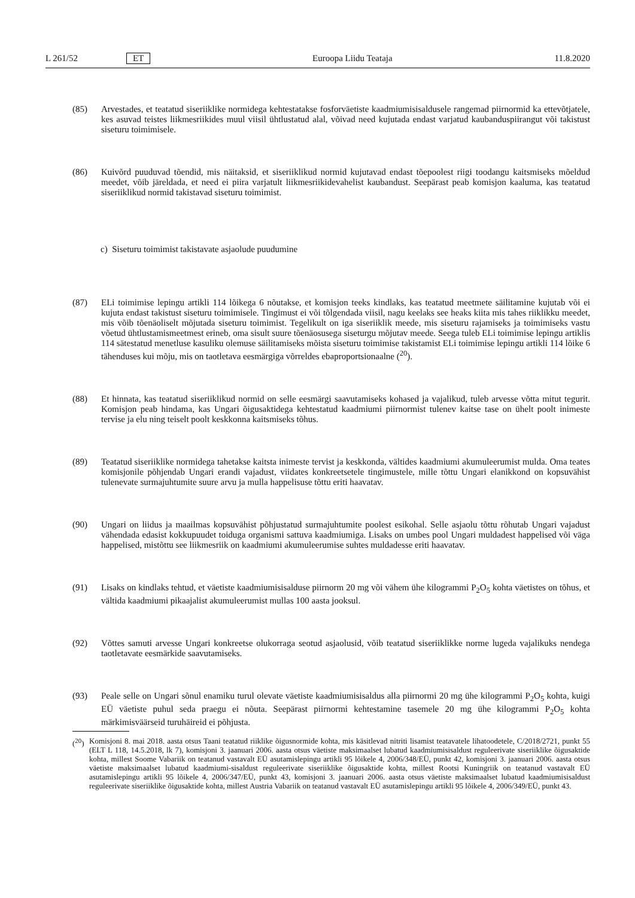L 261/52 ET Euroopa Liidu Teataja 11.8.2020
(85) Arvestades, et teatatud siseriiklike normidega kehtestatakse fosforväetiste kaadmiumisisaldusele rangemad piirnormid ka ettevõtjatele, kes asuvad teistes liikmesriikides muul viisil ühtlustatud alal, võivad need kujutada endast varjatud kaubanduspiirangut või takistust siseturu toimimisele.
(86) Kuivõrd puuduvad tõendid, mis näitaksid, et siseriiklikud normid kujutavad endast tõepoolest riigi toodangu kaitsmiseks mõeldud meedet, võib järeldada, et need ei piira varjatult liikmesriikidevahelist kaubandust. Seepärast peab komisjon kaaluma, kas teatatud siseriiklikud normid takistavad siseturu toimimist.
c) Siseturu toimimist takistavate asjaolude puudumine
(87) ELi toimimise lepingu artikli 114 lõikega 6 nõutakse, et komisjon teeks kindlaks, kas teatatud meetmete säilitamine kujutab või ei kujuta endast takistust siseturu toimimisele. Tingimust ei või tõlgendada viisil, nagu keelaks see heaks kiita mis tahes riiklikku meedet, mis võib tõenäoliselt mõjutada siseturu toimimist. Tegelikult on iga siseriiklik meede, mis siseturu rajamiseks ja toimimiseks vastu võetud ühtlustamismeetmest erineb, oma sisult suure tõenäosusega siseturgu mõjutav meede. Seega tuleb ELi toimimise lepingu artiklis 114 sätestatud menetluse kasuliku olemuse säilitamiseks mõista siseturu toimimise takistamist ELi toimimise lepingu artikli 114 lõike 6 tähenduses kui mõju, mis on taotletava eesmärgiga võrreldes ebaproportsionaalne (<sup>20</sup>).
(88) Et hinnata, kas teatatud siseriiklikud normid on selle eesmärgi saavutamiseks kohased ja vajalikud, tuleb arvesse võtta mitut tegurit. Komisjon peab hindama, kas Ungari õigusaktidega kehtestatud kaadmiumi piirnormist tulenev kaitse tase on ühelt poolt inimeste tervise ja elu ning teiselt poolt keskkonna kaitsmiseks tõhus.
(89) Teatatud siseriiklike normidega tahetakse kaitsta inimeste tervist ja keskkonda, vältides kaadmiumi akumuleerumist mulda. Oma teates komisjonile põhjendab Ungari erandi vajadust, viidates konkreetsetele tingimustele, mille tõttu Ungari elanikkond on kopsuvähist tulenevate surmajuhtumite suure arvu ja mulla happelisuse tõttu eriti haavatav.
(90) Ungari on liidus ja maailmas kopsuvähist põhjustatud surmajuhtumite poolest esikohal. Selle asjaolu tõttu rõhutab Ungari vajadust vähendada edasist kokkupuudet toiduga organismi sattuva kaadmiumiga. Lisaks on umbes pool Ungari muldadest happelised või väga happelised, mistõttu see liikmesriik on kaadmiumi akumuleerumise suhtes muldadesse eriti haavatav.
(91) Lisaks on kindlaks tehtud, et väetiste kaadmiumisisalduse piirnorm 20 mg või vähem ühe kilogrammi P<sub>2</sub>O<sub>5</sub> kohta väetistes on tõhus, et vältida kaadmiumi pikaajalist akumuleerumist mullas 100 aasta jooksul.
(92) Võttes samuti arvesse Ungari konkreetse olukorraga seotud asjaolusid, võib teatatud siseriiklikke norme lugeda vajalikuks nendega taotletavate eesmärkide saavutamiseks.
(93) Peale selle on Ungari sõnul enamiku turul olevate väetiste kaadmiumisisaldus alla piirnormi 20 mg ühe kilogrammi P<sub>2</sub>O<sub>5</sub> kohta, kuigi EÜ väetiste puhul seda praegu ei nõuta. Seepärast piirnormi kehtestamine tasemele 20 mg ühe kilogrammi P<sub>2</sub>O<sub>5</sub> kohta märkimisväärseid turuhäireid ei põhjusta.
(<sup>20</sup>)
Komisjoni 8. mai 2018. aasta otsus Taani teatatud riiklike õigusnormide kohta, mis käsitlevad nitriti lisamist teatavatele lihatoodetele, C/2018/2721, punkt 55 (ELT L 118, 14.5.2018, lk 7), komisjoni 3. jaanuari 2006. aasta otsus väetiste maksimaalset lubatud kaadmiumisisaldust reguleerivate siseriiklike õigusaktide kohta, millest Soome Vabariik on teatanud vastavalt EÜ asutamislepingu artikli 95 lõikele 4, 2006/348/EÜ, punkt 42, komisjoni 3. jaanuari 2006. aasta otsus väetiste maksimaalset lubatud kaadmiumi-sisaldust reguleerivate siseriiklike õigusaktide kohta, millest Rootsi Kuningriik on teatanud vastavalt EÜ asutamislepingu artikli 95 lõikele 4, 2006/347/EÜ, punkt 43, komisjoni 3. jaanuari 2006. aasta otsus väetiste maksimaalset lubatud kaadmiumisisaldust reguleerivate siseriiklike õigusaktide kohta, millest Austria Vabariik on teatanud vastavalt EÜ asutamislepingu artikli 95 lõikele 4, 2006/349/EÜ, punkt 43.